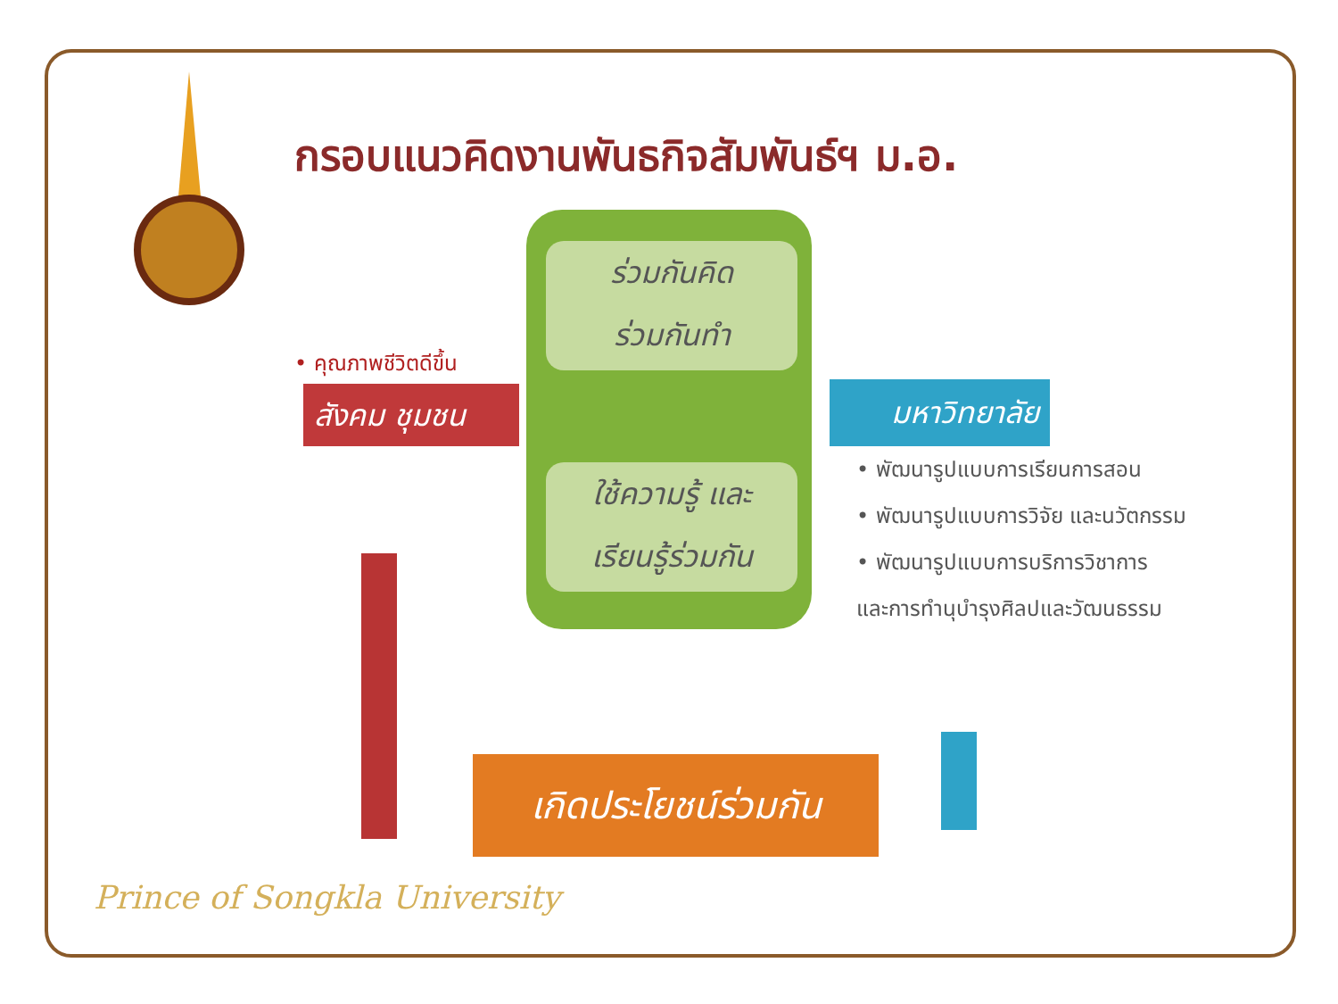กรอบแนวคิดงานพันธกิจสัมพันธ์ฯ ม.อ.
ร่วมกันคิด
ร่วมกันทำ
ใช้ความรู้ และ
เรียนรู้ร่วมกัน
• คุณภาพชีวิตดีขึ้น
สังคม ชุมชน มหาวิทยาลัย
• พัฒนารูปแบบการเรียนการสอน
• พัฒนารูปแบบการวิจัย และนวัตกรรม
• พัฒนารูปแบบการบริการวิชาการ
และการทำนุบำรุงศิลปและวัฒนธรรม
เกิดประโยชน์ร่วมกัน
Prince of Songkla University